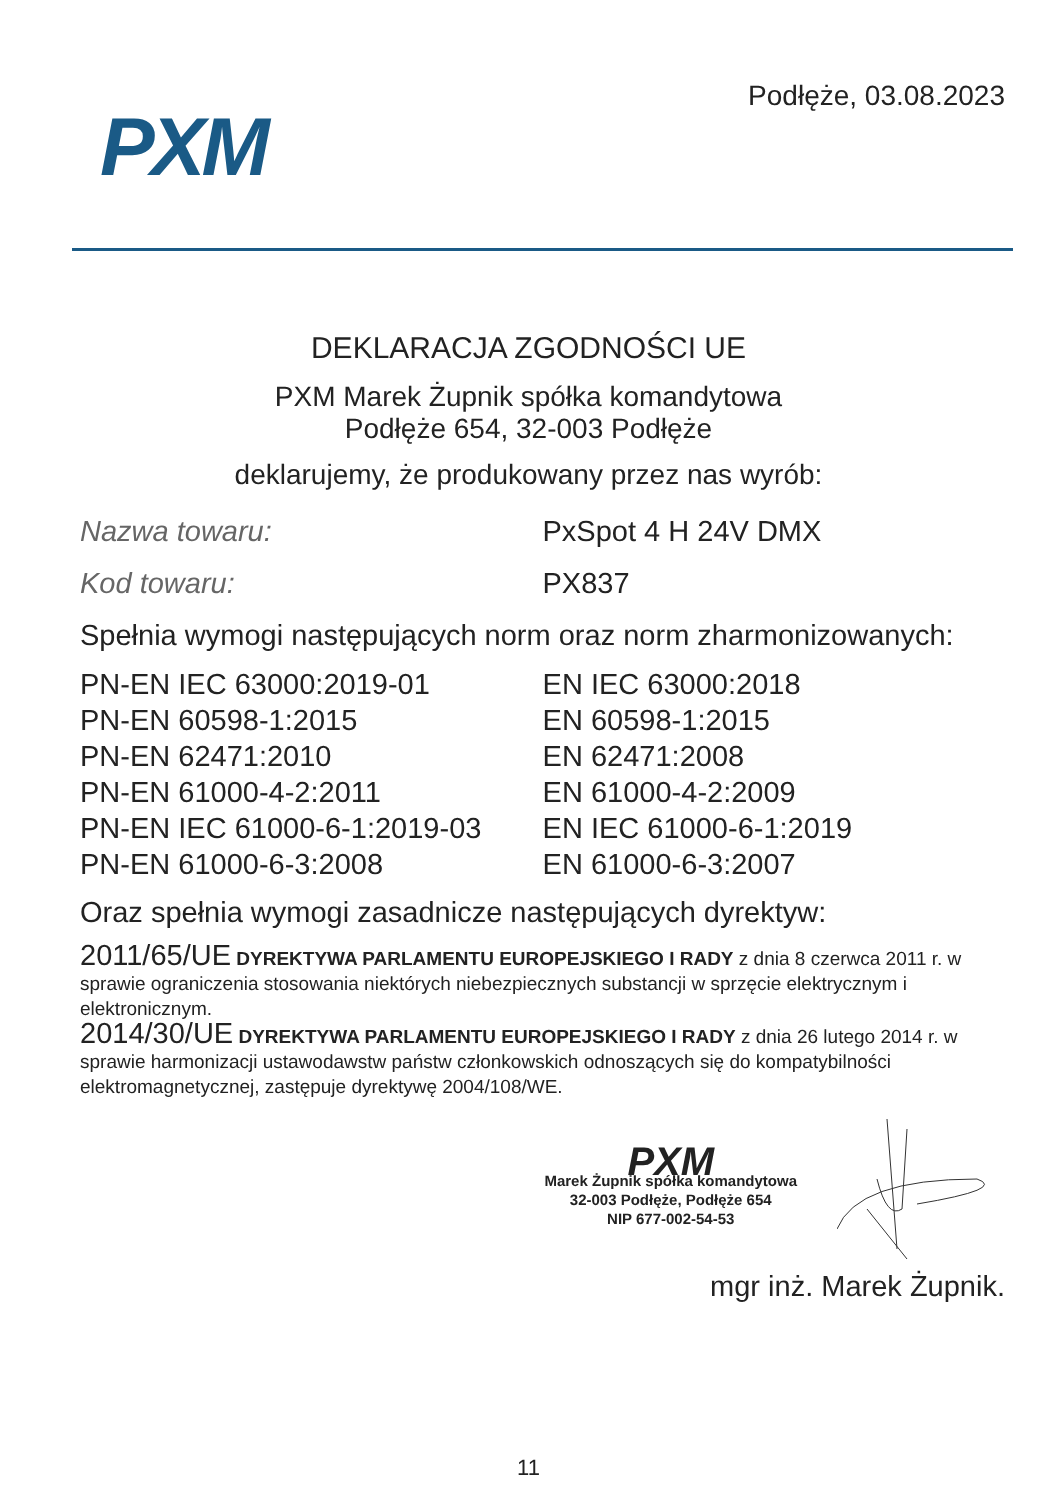PXM
Podłęże, 03.08.2023
DEKLARACJA ZGODNOŚCI UE
PXM Marek Żupnik spółka komandytowa
Podłęże 654, 32-003 Podłęże
deklarujemy, że produkowany przez nas wyrób:
| Nazwa towaru: | PxSpot 4 H 24V DMX |
| Kod towaru: | PX837 |
Spełnia wymogi następujących norm oraz norm zharmonizowanych:
| PN-EN IEC 63000:2019-01 | EN IEC 63000:2018 |
| PN-EN 60598-1:2015 | EN 60598-1:2015 |
| PN-EN 62471:2010 | EN 62471:2008 |
| PN-EN 61000-4-2:2011 | EN 61000-4-2:2009 |
| PN-EN IEC 61000-6-1:2019-03 | EN IEC 61000-6-1:2019 |
| PN-EN 61000-6-3:2008 | EN 61000-6-3:2007 |
Oraz spełnia wymogi zasadnicze następujących dyrektyw:
2011/65/UE DYREKTYWA PARLAMENTU EUROPEJSKIEGO I RADY z dnia 8 czerwca 2011 r. w sprawie ograniczenia stosowania niektórych niebezpiecznych substancji w sprzęcie elektrycznym i elektronicznym.
2014/30/UE DYREKTYWA PARLAMENTU EUROPEJSKIEGO I RADY z dnia 26 lutego 2014 r. w sprawie harmonizacji ustawodawstw państw członkowskich odnoszących się do kompatybilności elektromagnetycznej, zastępuje dyrektywę 2004/108/WE.
PXM
Marek Żupnik spółka komandytowa
32-003 Podłęże, Podłęże 654
NIP 677-002-54-53
mgr inż. Marek Żupnik.
11